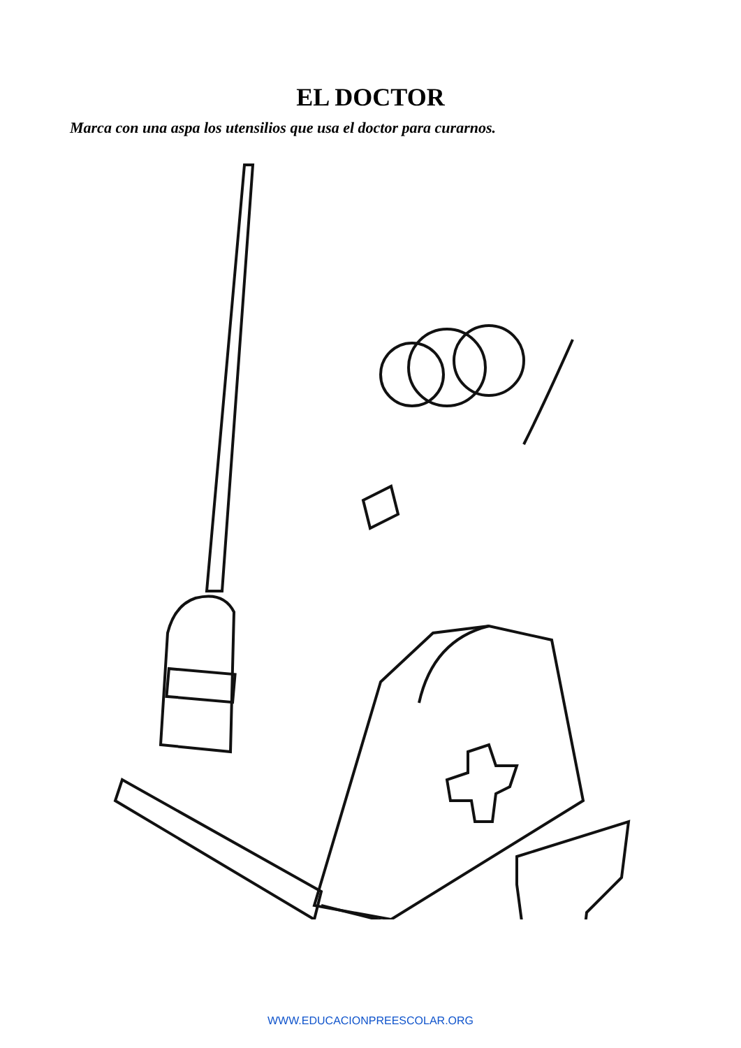EL DOCTOR
Marca con una aspa los utensilios que usa el doctor para curarnos.
WWW.EDUCACIONPREESCOLAR.ORG